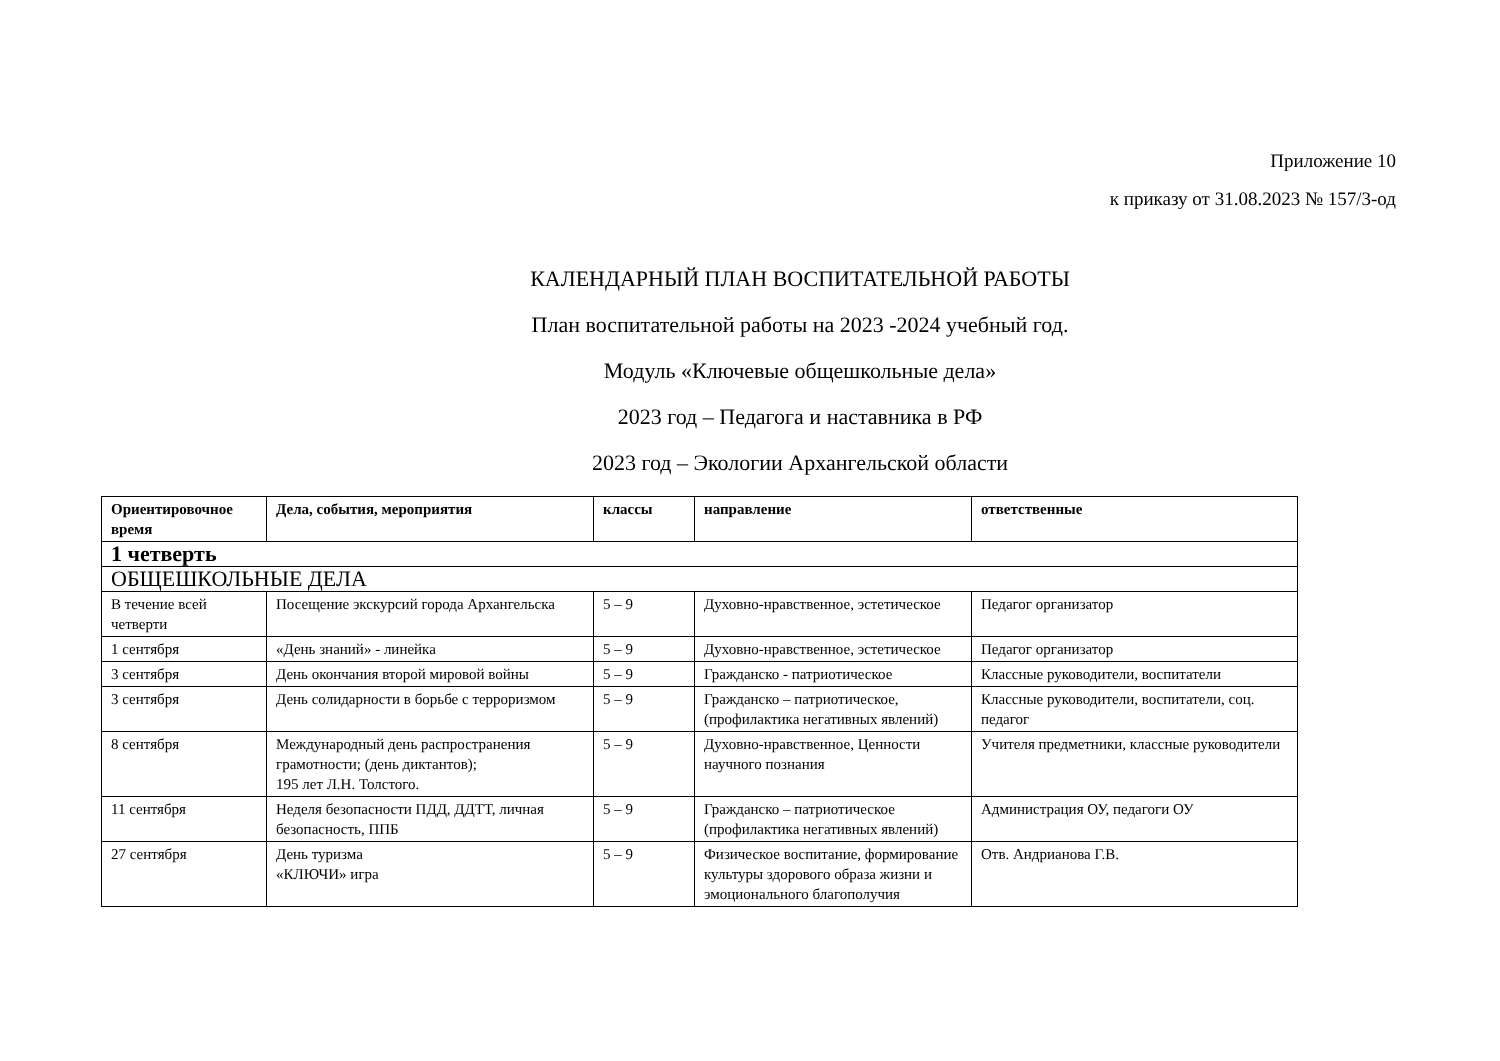Приложение 10
к приказу от 31.08.2023 № 157/3-од
КАЛЕНДАРНЫЙ ПЛАН ВОСПИТАТЕЛЬНОЙ РАБОТЫ
План воспитательной работы на 2023 -2024 учебный год.
Модуль «Ключевые общешкольные дела»
2023 год – Педагога и наставника в РФ
2023 год – Экологии Архангельской области
| Ориентировочное время | Дела, события, мероприятия | классы | направление | ответственные |
| --- | --- | --- | --- | --- |
| 1 четверть | | | | |
| ОБЩЕШКОЛЬНЫЕ ДЕЛА | | | | |
| В течение всей четверти | Посещение экскурсий города Архангельска | 5 – 9 | Духовно-нравственное, эстетическое | Педагог организатор |
| 1 сентября | «День знаний» - линейка | 5 – 9 | Духовно-нравственное, эстетическое | Педагог организатор |
| 3 сентября | День окончания второй мировой войны | 5 – 9 | Гражданско - патриотическое | Классные руководители, воспитатели |
| 3 сентября | День солидарности в борьбе с терроризмом | 5 – 9 | Гражданско – патриотическое, (профилактика негативных явлений) | Классные руководители, воспитатели, соц. педагог |
| 8 сентября | Международный день распространения грамотности; (день диктантов); 195 лет Л.Н. Толстого. | 5 – 9 | Духовно-нравственное, Ценности научного познания | Учителя предметники, классные руководители |
| 11 сентября | Неделя безопасности ПДД, ДДТТ, личная безопасность, ППБ | 5 – 9 | Гражданско – патриотическое (профилактика негативных явлений) | Администрация ОУ, педагоги ОУ |
| 27 сентября | День туризма «КЛЮЧИ» игра | 5 – 9 | Физическое воспитание, формирование культуры здорового образа жизни и эмоционального благополучия | Отв. Андрианова Г.В. |